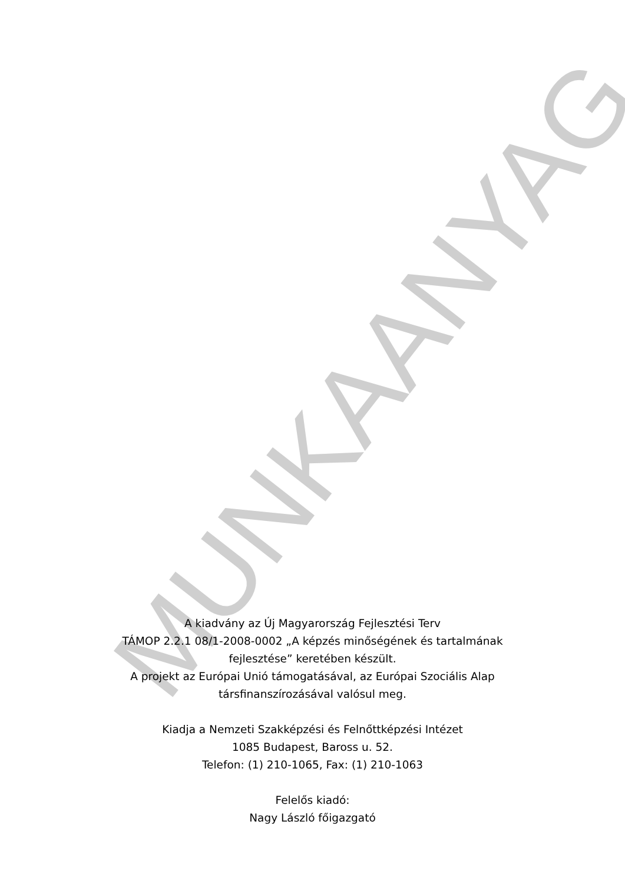A kiadvány az Új Magyarország Fejlesztési Terv
TÁMOP 2.2.1 08/1-2008-0002 „A képzés minőségének és tartalmának
fejlesztése” keretében készült.
A projekt az Európai Unió támogatásával, az Európai Szociális Alap
társfinanszírozásával valósul meg.
Kiadja a Nemzeti Szakképzési és Felnőttképzési Intézet
1085 Budapest, Baross u. 52.
Telefon: (1) 210-1065, Fax: (1) 210-1063
Felelős kiadó:
Nagy László főigazgató
MUNKAANYAG